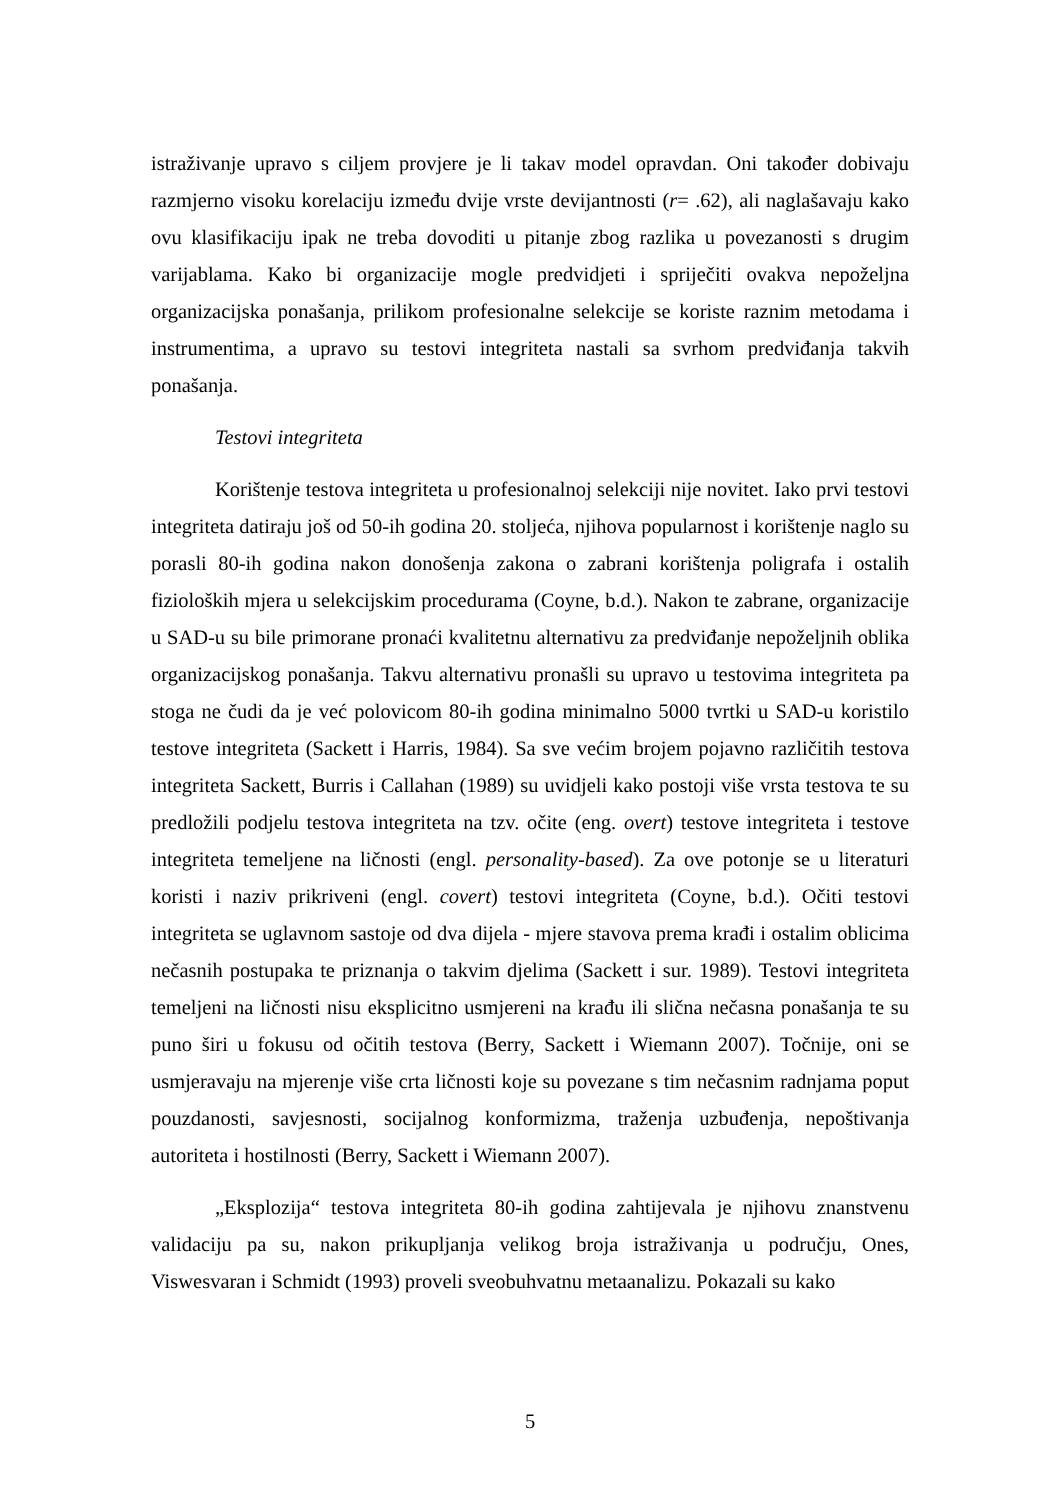istraživanje upravo s ciljem provjere je li takav model opravdan. Oni također dobivaju razmjerno visoku korelaciju između dvije vrste devijantnosti (r= .62), ali naglašavaju kako ovu klasifikaciju ipak ne treba dovoditi u pitanje zbog razlika u povezanosti s drugim varijablama. Kako bi organizacije mogle predvidjeti i spriječiti ovakva nepoželjna organizacijska ponašanja, prilikom profesionalne selekcije se koriste raznim metodama i instrumentima, a upravo su testovi integriteta nastali sa svrhom predviđanja takvih ponašanja.
Testovi integriteta
Korištenje testova integriteta u profesionalnoj selekciji nije novitet. Iako prvi testovi integriteta datiraju još od 50-ih godina 20. stoljeća, njihova popularnost i korištenje naglo su porasli 80-ih godina nakon donošenja zakona o zabrani korištenja poligrafa i ostalih fizioloških mjera u selekcijskim procedurama (Coyne, b.d.). Nakon te zabrane, organizacije u SAD-u su bile primorane pronaći kvalitetnu alternativu za predviđanje nepoželjnih oblika organizacijskog ponašanja. Takvu alternativu pronašli su upravo u testovima integriteta pa stoga ne čudi da je već polovicom 80-ih godina minimalno 5000 tvrtki u SAD-u koristilo testove integriteta (Sackett i Harris, 1984). Sa sve većim brojem pojavno različitih testova integriteta Sackett, Burris i Callahan (1989) su uvidjeli kako postoji više vrsta testova te su predložili podjelu testova integriteta na tzv. očite (eng. overt) testove integriteta i testove integriteta temeljene na ličnosti (engl. personality-based). Za ove potonje se u literaturi koristi i naziv prikriveni (engl. covert) testovi integriteta (Coyne, b.d.). Očiti testovi integriteta se uglavnom sastoje od dva dijela - mjere stavova prema krađi i ostalim oblicima nečasnih postupaka te priznanja o takvim djelima (Sackett i sur. 1989). Testovi integriteta temeljeni na ličnosti nisu eksplicitno usmjereni na krađu ili slična nečasna ponašanja te su puno širi u fokusu od očitih testova (Berry, Sackett i Wiemann 2007). Točnije, oni se usmjeravaju na mjerenje više crta ličnosti koje su povezane s tim nečasnim radnjama poput pouzdanosti, savjesnosti, socijalnog konformizma, traženja uzbuđenja, nepoštivanja autoriteta i hostilnosti (Berry, Sackett i Wiemann 2007).
„Eksplozija“ testova integriteta 80-ih godina zahtijevala je njihovu znanstvenu validaciju pa su, nakon prikupljanja velikog broja istraživanja u području, Ones, Viswesvaran i Schmidt (1993) proveli sveobuhvatnu metaanalizu. Pokazali su kako
5